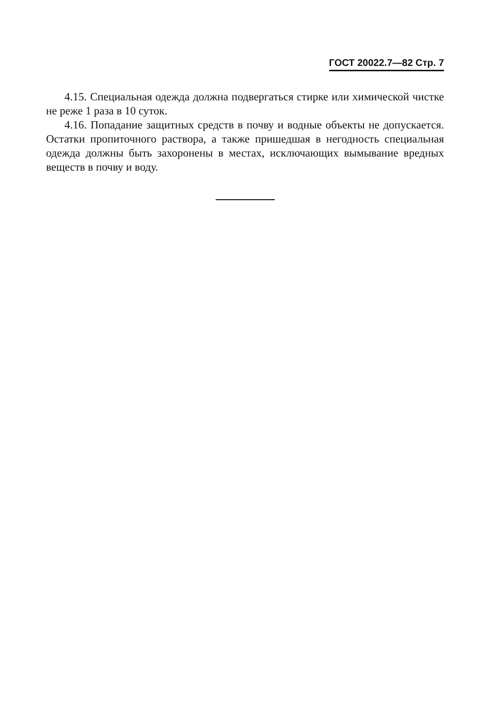ГОСТ 20022.7—82 Стр. 7
4.15. Специальная одежда должна подвергаться стирке или химической чистке не реже 1 раза в 10 суток.
4.16. Попадание защитных средств в почву и водные объекты не допускается. Остатки пропиточного раствора, а также пришедшая в негодность специальная одежда должны быть захоронены в местах, исключающих вымывание вредных веществ в почву и воду.